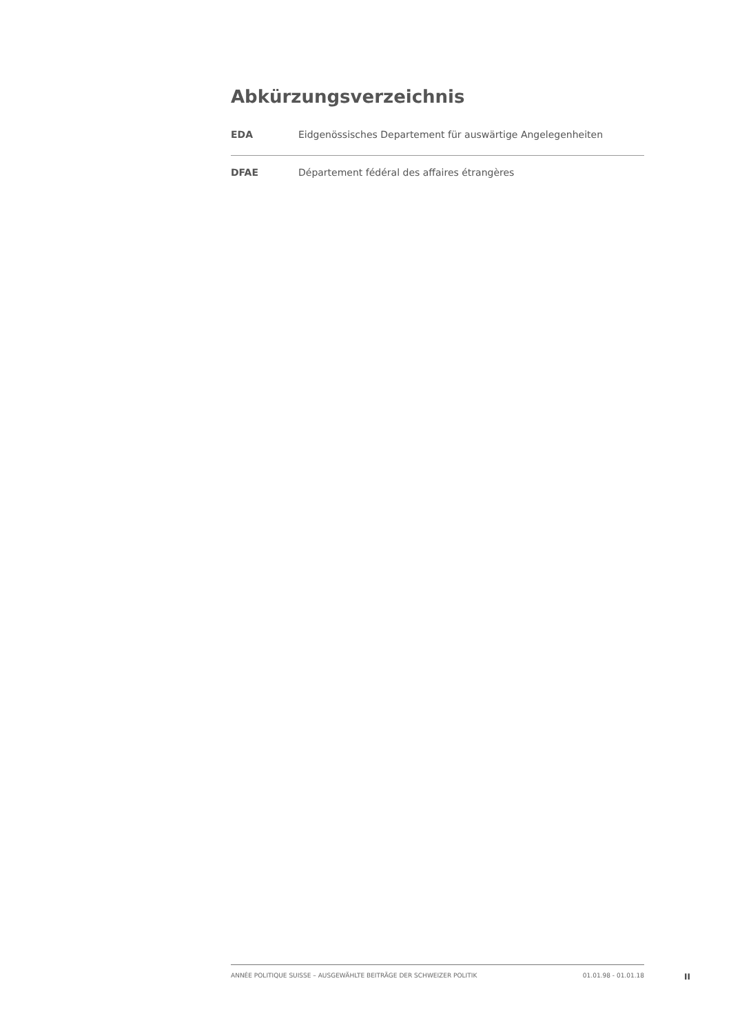Abkürzungsverzeichnis
EDA Eidgenössisches Departement für auswärtige Angelegenheiten
DFAE Département fédéral des affaires étrangères
ANNÉE POLITIQUE SUISSE – AUSGEWÄHLTE BEITRÄGE DER SCHWEIZER POLITIK 01.01.98 - 01.01.18
II